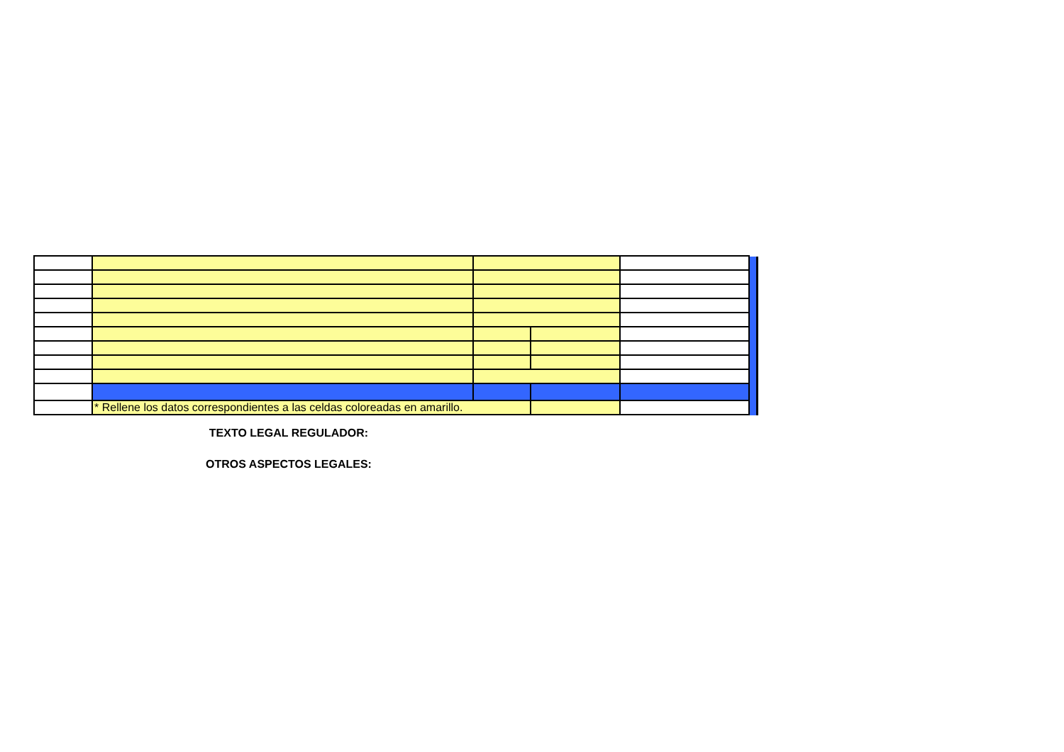| | * Rellene los datos correspondientes a las celdas coloreadas en amarillo. | | | |
TEXTO LEGAL REGULADOR:
OTROS ASPECTOS LEGALES: